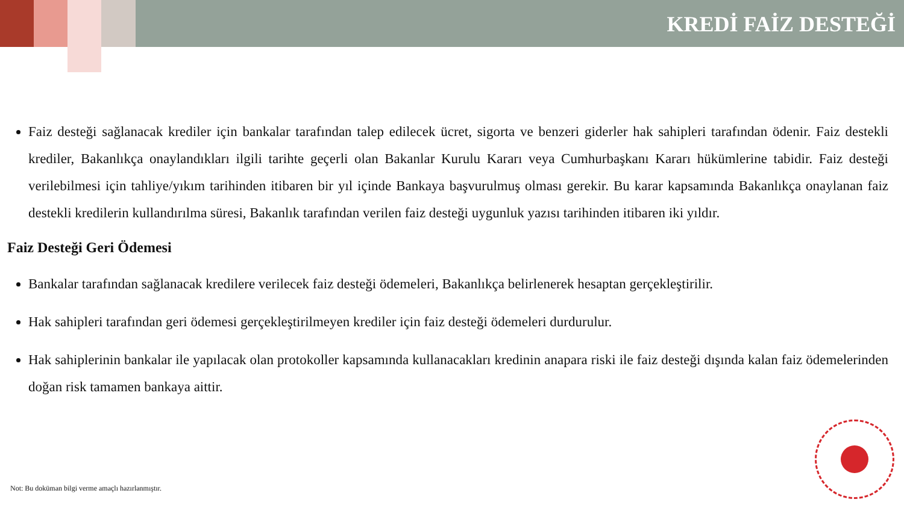KREDİ FAİZ DESTEĞİ
Faiz desteği sağlanacak krediler için bankalar tarafından talep edilecek ücret, sigorta ve benzeri giderler hak sahipleri tarafından ödenir. Faiz destekli krediler, Bakanlıkça onaylandıkları ilgili tarihte geçerli olan Bakanlar Kurulu Kararı veya Cumhurbaşkanı Kararı hükümlerine tabidir. Faiz desteği verilebilmesi için tahliye/yıkım tarihinden itibaren bir yıl içinde Bankaya başvurulmuş olması gerekir. Bu karar kapsamında Bakanlıkça onaylanan faiz destekli kredilerin kullandırılma süresi, Bakanlık tarafından verilen faiz desteği uygunluk yazısı tarihinden itibaren iki yıldır.
Faiz Desteği Geri Ödemesi
Bankalar tarafından sağlanacak kredilere verilecek faiz desteği ödemeleri, Bakanlıkça belirlenerek hesaptan gerçekleştirilir.
Hak sahipleri tarafından geri ödemesi gerçekleştirilmeyen krediler için faiz desteği ödemeleri durdurulur.
Hak sahiplerinin bankalar ile yapılacak olan protokoller kapsamında kullanacakları kredinin anapara riski ile faiz desteği dışında kalan faiz ödemelerinden doğan risk tamamen bankaya aittir.
Not: Bu doküman bilgi verme amaçlı hazırlanmıştır.